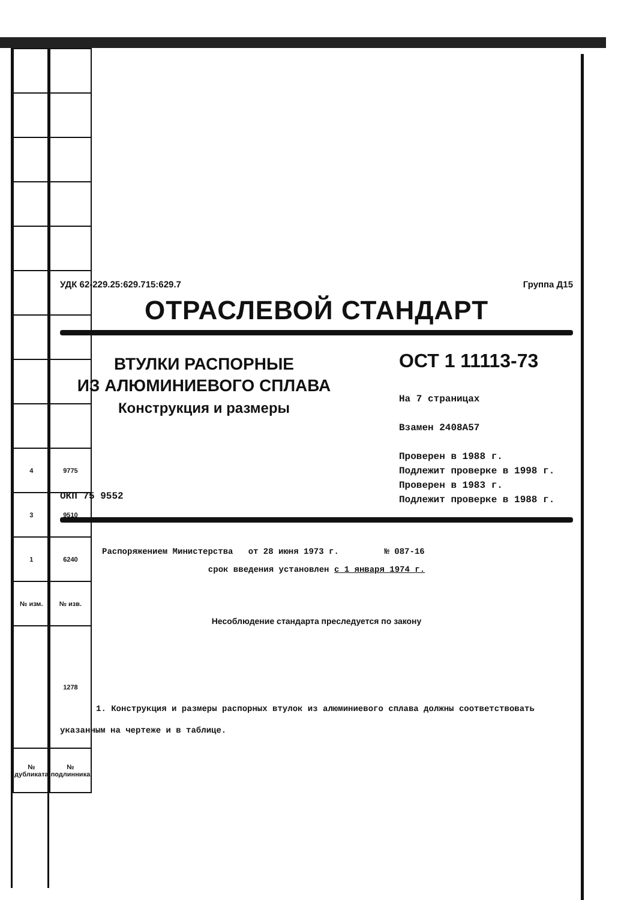| 4 | 9775 |
| 3 | 9510 |
| 1 | 6240 |
| № изм. | № изв. |
| | 1278 |
| № дубликата | № подлинника |
УДК 62-229.25:629.715:629.7 Группа Д15
ОТРАСЛЕВОЙ СТАНДАРТ
ВТУЛКИ РАСПОРНЫЕ
ИЗ АЛЮМИНИЕВОГО СПЛАВА
Конструкция и размеры
ОКП 75 9552
ОСТ 1 11113-73
На 7 страницах
Взамен 2408А57
Проверен в 1988 г.
Подлежит проверке в 1998 г.
Проверен в 1983 г.
Подлежит проверке в 1988 г.
Распоряжением Министерства от 28 июня 1973 г. № 087-16
срок введения установлен с 1 января 1974 г.
Несоблюдение стандарта преследуется по закону
1. Конструкция и размеры распорных втулок из алюминиевого сплава должны соответствовать указанным на чертеже и в таблице.